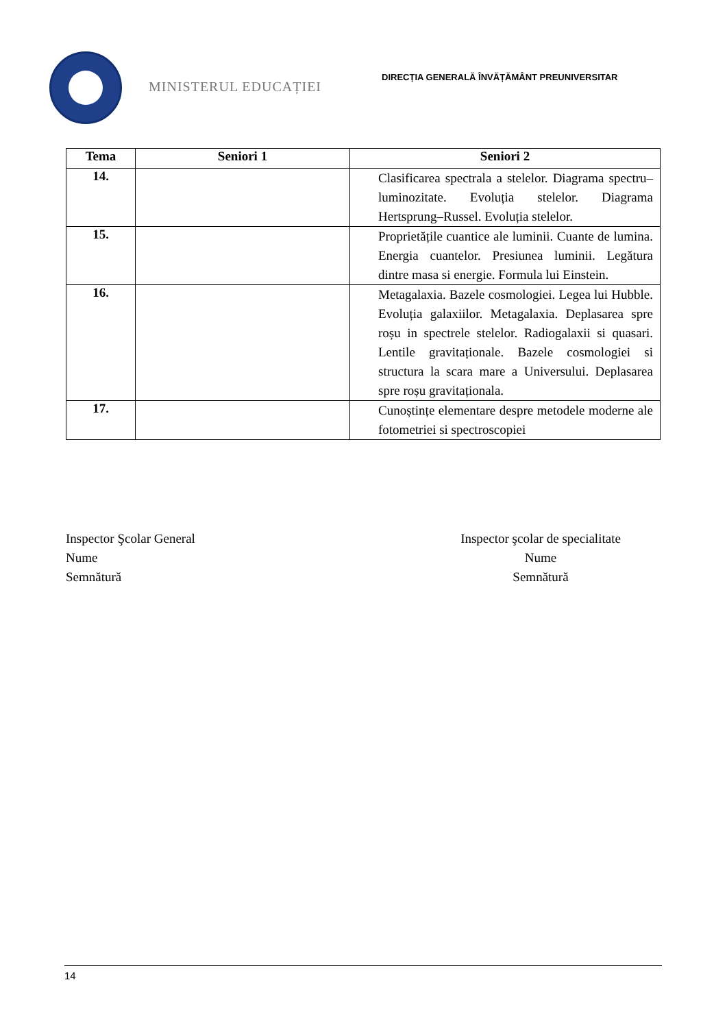MINISTERUL EDUCAȚIEI
DIRECȚIA GENERALĂ ÎNVĂȚĂMÂNT PREUNIVERSITAR
| Tema | Seniori 1 | Seniori 2 |
| --- | --- | --- |
| 14. | | Clasificarea spectrala a stelelor. Diagrama spectru–luminozitate. Evoluția stelelor. Diagrama Hertsprung–Russel. Evoluția stelelor. |
| 15. | | Proprietățile cuantice ale luminii. Cuante de lumina. Energia cuantelor. Presiunea luminii. Legătura dintre masa si energie. Formula lui Einstein. |
| 16. | | Metagalaxia. Bazele cosmologiei. Legea lui Hubble. Evoluția galaxiilor. Metagalaxia. Deplasarea spre roșu in spectrele stelelor. Radiogalaxii si quasari. Lentile gravitaționale. Bazele cosmologiei si structura la scara mare a Universului. Deplasarea spre roșu gravitaționala. |
| 17. | | Cunoștințe elementare despre metodele moderne ale fotometriei si spectroscopiei |
Inspector Şcolar General
Nume
Semnătură
Inspector şcolar de specialitate
Nume
Semnătură
14